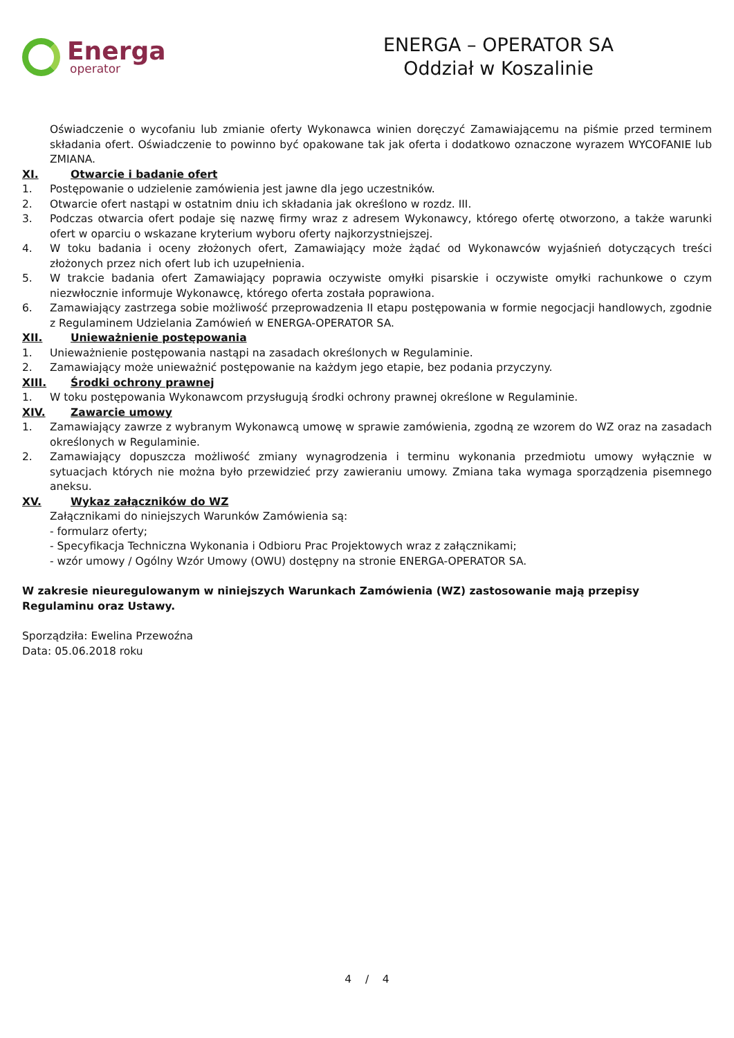Energa
operator
ENERGA – OPERATOR SA
Oddział w Koszalinie
Oświadczenie o wycofaniu lub zmianie oferty Wykonawca winien doręczyć Zamawiającemu na piśmie przed terminem składania ofert. Oświadczenie to powinno być opakowane tak jak oferta i dodatkowo oznaczone wyrazem WYCOFANIE lub ZMIANA.
XI. Otwarcie i badanie ofert
1. Postępowanie o udzielenie zamówienia jest jawne dla jego uczestników.
2. Otwarcie ofert nastąpi w ostatnim dniu ich składania jak określono w rozdz. III.
3. Podczas otwarcia ofert podaje się nazwę firmy wraz z adresem Wykonawcy, którego ofertę otworzono, a także warunki ofert w oparciu o wskazane kryterium wyboru oferty najkorzystniejszej.
4. W toku badania i oceny złożonych ofert, Zamawiający może żądać od Wykonawców wyjaśnień dotyczących treści złożonych przez nich ofert lub ich uzupełnienia.
5. W trakcie badania ofert Zamawiający poprawia oczywiste omyłki pisarskie i oczywiste omyłki rachunkowe o czym niezwłocznie informuje Wykonawcę, którego oferta została poprawiona.
6. Zamawiający zastrzega sobie możliwość przeprowadzenia II etapu postępowania w formie negocjacji handlowych, zgodnie z Regulaminem Udzielania Zamówień w ENERGA-OPERATOR SA.
XII. Unieważnienie postępowania
1. Unieważnienie postępowania nastąpi na zasadach określonych w Regulaminie.
2. Zamawiający może unieważnić postępowanie na każdym jego etapie, bez podania przyczyny.
XIII. Środki ochrony prawnej
1. W toku postępowania Wykonawcom przysługują środki ochrony prawnej określone w Regulaminie.
XIV. Zawarcie umowy
1. Zamawiający zawrze z wybranym Wykonawcą umowę w sprawie zamówienia, zgodną ze wzorem do WZ oraz na zasadach określonych w Regulaminie.
2. Zamawiający dopuszcza możliwość zmiany wynagrodzenia i terminu wykonania przedmiotu umowy wyłącznie w sytuacjach których nie można było przewidzieć przy zawieraniu umowy. Zmiana taka wymaga sporządzenia pisemnego aneksu.
XV. Wykaz załączników do WZ
Załącznikami do niniejszych Warunków Zamówienia są:
- formularz oferty;
- Specyfikacja Techniczna Wykonania i Odbioru Prac Projektowych wraz z załącznikami;
- wzór umowy / Ogólny Wzór Umowy (OWU) dostępny na stronie ENERGA-OPERATOR SA.
W zakresie nieuregulowanym w niniejszych Warunkach Zamówienia (WZ) zastosowanie mają przepisy Regulaminu oraz Ustawy.
Sporządziła: Ewelina Przewoźna
Data: 05.06.2018 roku
4 / 4